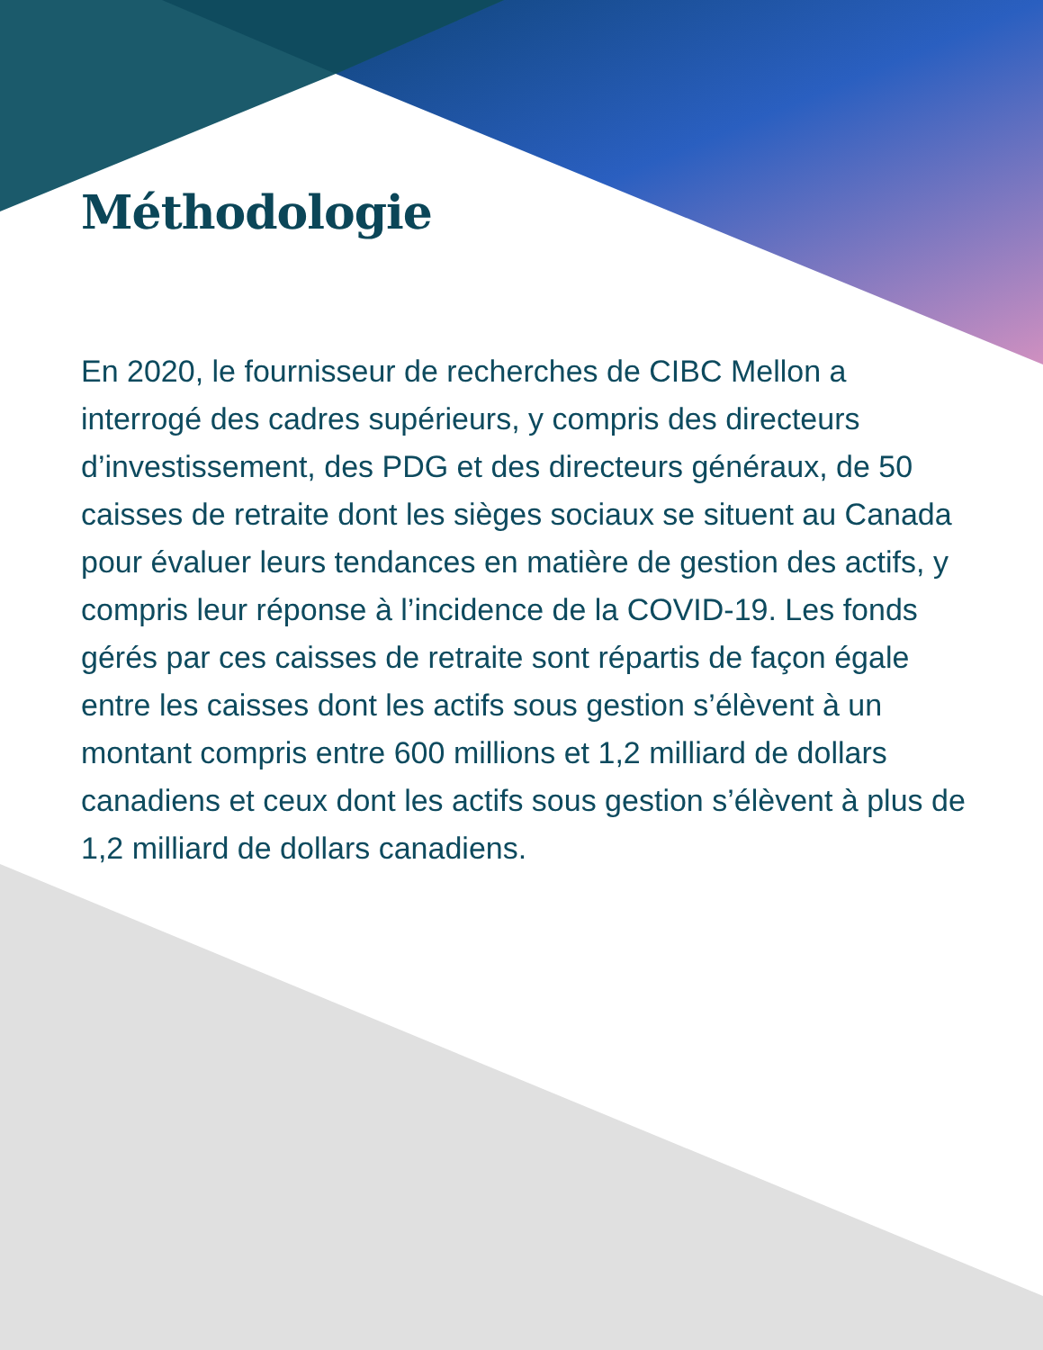Méthodologie
En 2020, le fournisseur de recherches de CIBC Mellon a interrogé des cadres supérieurs, y compris des directeurs d’investissement, des PDG et des directeurs généraux, de 50 caisses de retraite dont les sièges sociaux se situent au Canada pour évaluer leurs tendances en matière de gestion des actifs, y compris leur réponse à l’incidence de la COVID-19. Les fonds gérés par ces caisses de retraite sont répartis de façon égale entre les caisses dont les actifs sous gestion s’élèvent à un montant compris entre 600 millions et 1,2 milliard de dollars canadiens et ceux dont les actifs sous gestion s’élèvent à plus de 1,2 milliard de dollars canadiens.